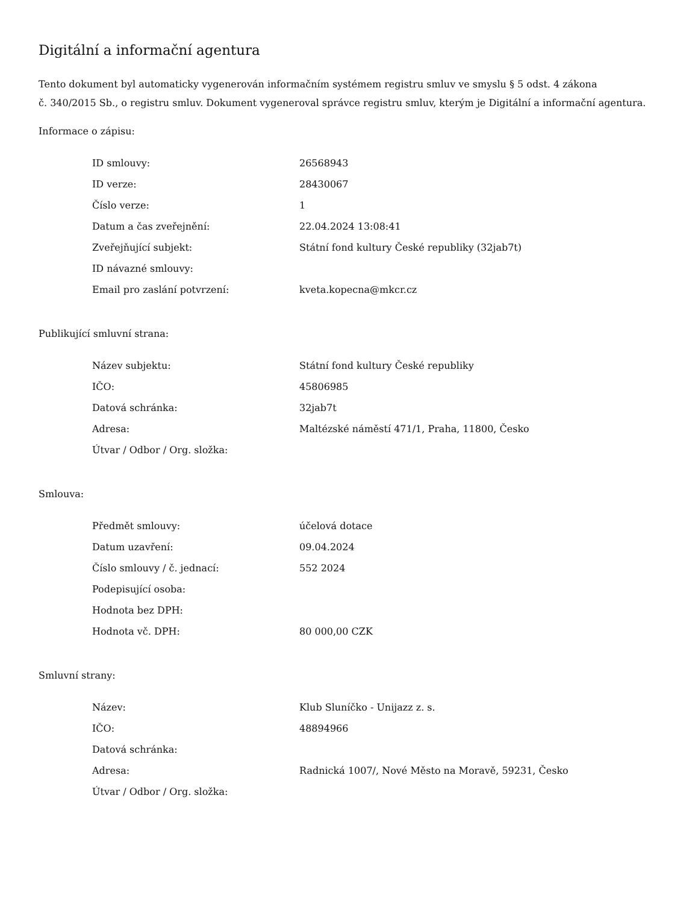Digitální a informační agentura
Tento dokument byl automaticky vygenerován informačním systémem registru smluv ve smyslu § 5 odst. 4 zákona
č. 340/2015 Sb., o registru smluv. Dokument vygeneroval správce registru smluv, kterým je Digitální a informační agentura.
Informace o zápisu:
| ID smlouvy: | 26568943 |
| ID verze: | 28430067 |
| Číslo verze: | 1 |
| Datum a čas zveřejnění: | 22.04.2024 13:08:41 |
| Zveřejňující subjekt: | Státní fond kultury České republiky (32jab7t) |
| ID návazné smlouvy: | |
| Email pro zaslání potvrzení: | kveta.kopecna@mkcr.cz |
Publikující smluvní strana:
| Název subjektu: | Státní fond kultury České republiky |
| IČO: | 45806985 |
| Datová schránka: | 32jab7t |
| Adresa: | Maltézské náměstí 471/1, Praha, 11800, Česko |
| Útvar / Odbor / Org. složka: | |
Smlouva:
| Předmět smlouvy: | účelová dotace |
| Datum uzavření: | 09.04.2024 |
| Číslo smlouvy / č. jednací: | 552 2024 |
| Podepisující osoba: | |
| Hodnota bez DPH: | |
| Hodnota vč. DPH: | 80 000,00 CZK |
Smluvní strany:
| Název: | Klub Sluníčko - Unijazz z. s. |
| IČO: | 48894966 |
| Datová schránka: | |
| Adresa: | Radnická 1007/, Nové Město na Moravě, 59231, Česko |
| Útvar / Odbor / Org. složka: | |